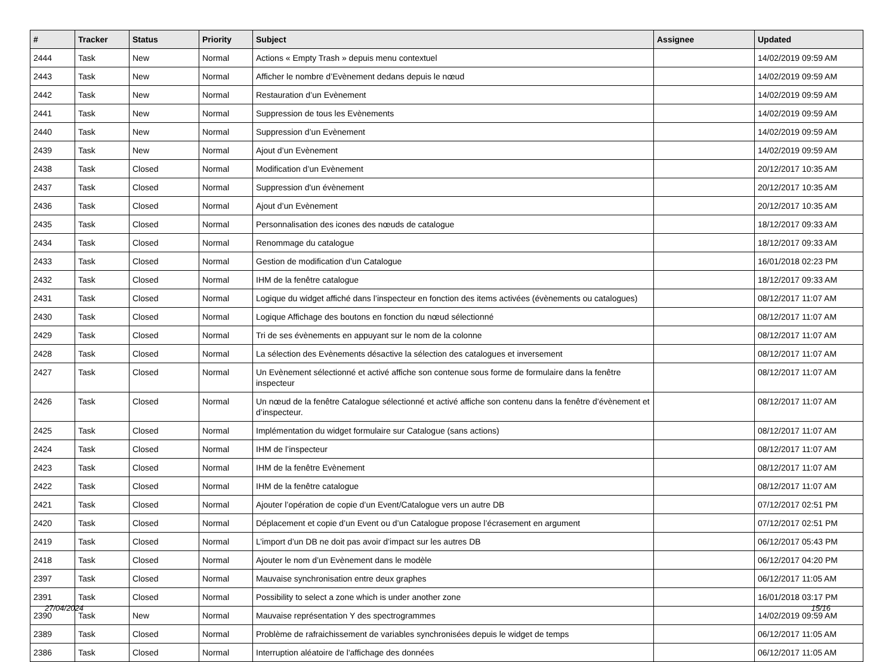| # | Tracker | Status | Priority | Subject | Assignee | Updated |
| --- | --- | --- | --- | --- | --- | --- |
| 2444 | Task | New | Normal | Actions « Empty Trash » depuis menu contextuel | | 14/02/2019 09:59 AM |
| 2443 | Task | New | Normal | Afficher le nombre d’Evènement dedans depuis le nœud | | 14/02/2019 09:59 AM |
| 2442 | Task | New | Normal | Restauration d’un Evènement | | 14/02/2019 09:59 AM |
| 2441 | Task | New | Normal | Suppression de tous les Evènements | | 14/02/2019 09:59 AM |
| 2440 | Task | New | Normal | Suppression d’un Evènement | | 14/02/2019 09:59 AM |
| 2439 | Task | New | Normal | Ajout d’un Evènement | | 14/02/2019 09:59 AM |
| 2438 | Task | Closed | Normal | Modification d’un Evènement | | 20/12/2017 10:35 AM |
| 2437 | Task | Closed | Normal | Suppression d'un évènement | | 20/12/2017 10:35 AM |
| 2436 | Task | Closed | Normal | Ajout d’un Evènement | | 20/12/2017 10:35 AM |
| 2435 | Task | Closed | Normal | Personnalisation des icones des nœuds de catalogue | | 18/12/2017 09:33 AM |
| 2434 | Task | Closed | Normal | Renommage du catalogue | | 18/12/2017 09:33 AM |
| 2433 | Task | Closed | Normal | Gestion de modification d’un Catalogue | | 16/01/2018 02:23 PM |
| 2432 | Task | Closed | Normal | IHM de la fenêtre catalogue | | 18/12/2017 09:33 AM |
| 2431 | Task | Closed | Normal | Logique du widget affiché dans l’inspecteur en fonction des items activées (évènements ou catalogues) | | 08/12/2017 11:07 AM |
| 2430 | Task | Closed | Normal | Logique Affichage des boutons en fonction du nœud sélectionné | | 08/12/2017 11:07 AM |
| 2429 | Task | Closed | Normal | Tri de ses évènements en appuyant sur le nom de la colonne | | 08/12/2017 11:07 AM |
| 2428 | Task | Closed | Normal | La sélection des Evènements désactive la sélection des catalogues et inversement | | 08/12/2017 11:07 AM |
| 2427 | Task | Closed | Normal | Un Evènement sélectionné et activé affiche son contenue sous forme de formulaire dans la fenêtre inspecteur | | 08/12/2017 11:07 AM |
| 2426 | Task | Closed | Normal | Un nœud de la fenêtre Catalogue sélectionné et activé affiche son contenu dans la fenêtre d’évènement et d’inspecteur. | | 08/12/2017 11:07 AM |
| 2425 | Task | Closed | Normal | Implémentation du widget formulaire sur Catalogue (sans actions) | | 08/12/2017 11:07 AM |
| 2424 | Task | Closed | Normal | IHM de l’inspecteur | | 08/12/2017 11:07 AM |
| 2423 | Task | Closed | Normal | IHM de la fenêtre Evènement | | 08/12/2017 11:07 AM |
| 2422 | Task | Closed | Normal | IHM de la fenêtre catalogue | | 08/12/2017 11:07 AM |
| 2421 | Task | Closed | Normal | Ajouter l’opération de copie d’un Event/Catalogue vers un autre DB | | 07/12/2017 02:51 PM |
| 2420 | Task | Closed | Normal | Déplacement et copie d’un Event ou d’un Catalogue propose l’écrasement en argument | | 07/12/2017 02:51 PM |
| 2419 | Task | Closed | Normal | L’import d’un DB ne doit pas avoir d’impact sur les autres DB | | 06/12/2017 05:43 PM |
| 2418 | Task | Closed | Normal | Ajouter le nom d’un Evènement dans le modèle | | 06/12/2017 04:20 PM |
| 2397 | Task | Closed | Normal | Mauvaise synchronisation entre deux graphes | | 06/12/2017 11:05 AM |
| 2391 | Task | Closed | Normal | Possibility to select a zone which is under another zone | | 16/01/2018 03:17 PM |
| 2390 | Task | New | Normal | Mauvaise représentation Y des spectrogrammes | | 14/02/2019 09:59 AM |
| 2389 | Task | Closed | Normal | Problème de rafraichissement de variables synchronisées depuis le widget de temps | | 06/12/2017 11:05 AM |
| 2386 | Task | Closed | Normal | Interruption aléatoire de l'affichage des données | | 06/12/2017 11:05 AM |
27/04/2024 15/16